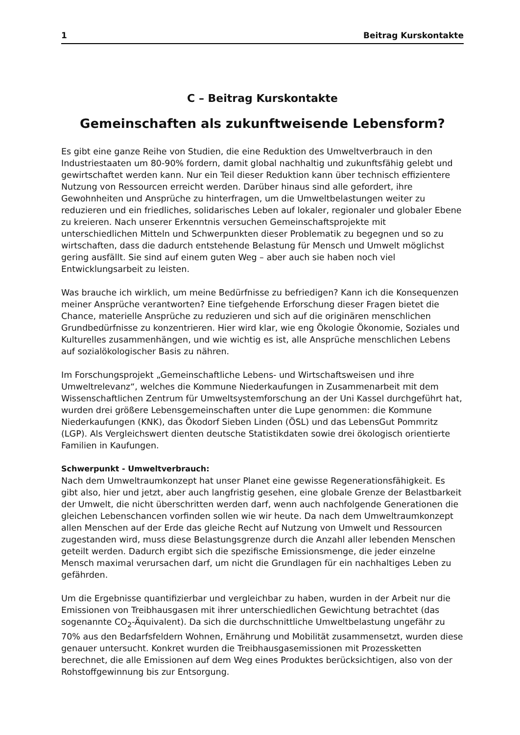1 Beitrag Kurskontakte
C – Beitrag Kurskontakte
Gemeinschaften als zukunftweisende Lebensform?
Es gibt eine ganze Reihe von Studien, die eine Reduktion des Umweltverbrauch in den Industriestaaten um 80-90% fordern, damit global nachhaltig und zukunftsfähig gelebt und gewirtschaftet werden kann. Nur ein Teil dieser Reduktion kann über technisch effizientere Nutzung von Ressourcen erreicht werden. Darüber hinaus sind alle gefordert, ihre Gewohnheiten und Ansprüche zu hinterfragen, um die Umweltbelastungen weiter zu reduzieren und ein friedliches, solidarisches Leben auf lokaler, regionaler und globaler Ebene zu kreieren. Nach unserer Erkenntnis versuchen Gemeinschaftsprojekte mit unterschiedlichen Mitteln und Schwerpunkten dieser Problematik zu begegnen und so zu wirtschaften, dass die dadurch entstehende Belastung für Mensch und Umwelt möglichst gering ausfällt. Sie sind auf einem guten Weg – aber auch sie haben noch viel Entwicklungsarbeit zu leisten.
Was brauche ich wirklich, um meine Bedürfnisse zu befriedigen? Kann ich die Konsequenzen meiner Ansprüche verantworten? Eine tiefgehende Erforschung dieser Fragen bietet die Chance, materielle Ansprüche zu reduzieren und sich auf die originären menschlichen Grundbedürfnisse zu konzentrieren. Hier wird klar, wie eng Ökologie Ökonomie, Soziales und Kulturelles zusammenhängen, und wie wichtig es ist, alle Ansprüche menschlichen Lebens auf sozialökologischer Basis zu nähren.
Im Forschungsprojekt „Gemeinschaftliche Lebens- und Wirtschaftsweisen und ihre Umweltrelevanz“, welches die Kommune Niederkaufungen in Zusammenarbeit mit dem Wissenschaftlichen Zentrum für Umweltsystemforschung an der Uni Kassel durchgeführt hat, wurden drei größere Lebensgemeinschaften unter die Lupe genommen: die Kommune Niederkaufungen (KNK), das Ökodorf Sieben Linden (ÖSL) und das LebensGut Pommritz (LGP). Als Vergleichswert dienten deutsche Statistikdaten sowie drei ökologisch orientierte Familien in Kaufungen.
Schwerpunkt - Umweltverbrauch:
Nach dem Umweltraumkonzept hat unser Planet eine gewisse Regenerationsfähigkeit. Es gibt also, hier und jetzt, aber auch langfristig gesehen, eine globale Grenze der Belastbarkeit der Umwelt, die nicht überschritten werden darf, wenn auch nachfolgende Generationen die gleichen Lebenschancen vorfinden sollen wie wir heute. Da nach dem Umweltraumkonzept allen Menschen auf der Erde das gleiche Recht auf Nutzung von Umwelt und Ressourcen zugestanden wird, muss diese Belastungsgrenze durch die Anzahl aller lebenden Menschen geteilt werden. Dadurch ergibt sich die spezifische Emissionsmenge, die jeder einzelne Mensch maximal verursachen darf, um nicht die Grundlagen für ein nachhaltiges Leben zu gefährden.
Um die Ergebnisse quantifizierbar und vergleichbar zu haben, wurden in der Arbeit nur die Emissionen von Treibhausgasen mit ihrer unterschiedlichen Gewichtung betrachtet (das sogenannte CO<sub>2</sub>-Äquivalent). Da sich die durchschnittliche Umweltbelastung ungefähr zu 70% aus den Bedarfsfeldern Wohnen, Ernährung und Mobilität zusammensetzt, wurden diese genauer untersucht. Konkret wurden die Treibhausgasemissionen mit Prozessketten berechnet, die alle Emissionen auf dem Weg eines Produktes berücksichtigen, also von der Rohstoffgewinnung bis zur Entsorgung.